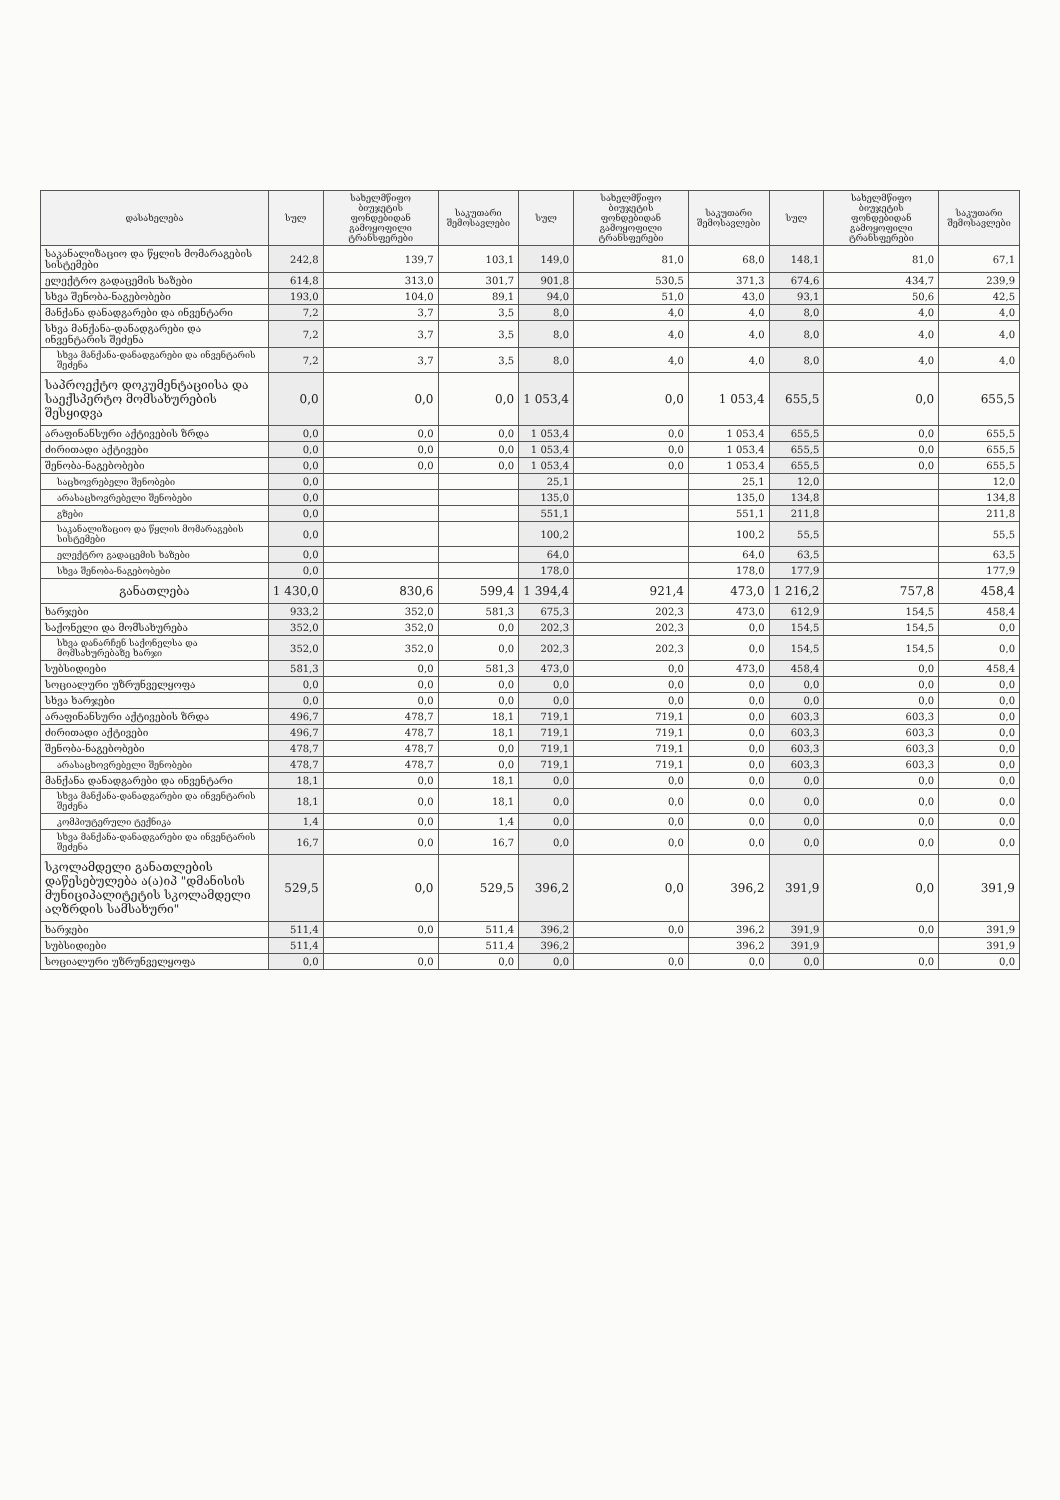| დასახელება | სულ | სახელმწიფო ბიუჯეტის ფონდებიდან გამოყოფილი ტრანსფერები | საკუთარი შემოსავლები | სულ | სახელმწიფო ბიუჯეტის ფონდებიდან გამოყოფილი ტრანსფერები | საკუთარი შემოსავლები | სულ | სახელმწიფო ბიუჯეტის ფონდებიდან გამოყოფილი ტრანსფერები | საკუთარი შემოსავლები |
| --- | --- | --- | --- | --- | --- | --- | --- | --- | --- |
| საკანალიზაციო და წყლის მომარაგების სისტემები | 242,8 | 139,7 | 103,1 | 149,0 | 81,0 | 68,0 | 148,1 | 81,0 | 67,1 |
| ელექტრო გადაცემის ხაზები | 614,8 | 313,0 | 301,7 | 901,8 | 530,5 | 371,3 | 674,6 | 434,7 | 239,9 |
| სხვა შენობა-ნაგებობები | 193,0 | 104,0 | 89,1 | 94,0 | 51,0 | 43,0 | 93,1 | 50,6 | 42,5 |
| მანქანა დანადგარები და ინვენტარი | 7,2 | 3,7 | 3,5 | 8,0 | 4,0 | 4,0 | 8,0 | 4,0 | 4,0 |
| სხვა მანქანა-დანადგარები და ინვენტარის შეძენა | 7,2 | 3,7 | 3,5 | 8,0 | 4,0 | 4,0 | 8,0 | 4,0 | 4,0 |
| სხვა მანქანა-დანადგარები და ინვენტარის შეძენა | 7,2 | 3,7 | 3,5 | 8,0 | 4,0 | 4,0 | 8,0 | 4,0 | 4,0 |
| საპროექტო დოკუმენტაციისა და საექსპერტო მომსახურების შესყიდვა | 0,0 | 0,0 | 0,0 | 1 053,4 | 0,0 | 1 053,4 | 655,5 | 0,0 | 655,5 |
| არაფინანსური აქტივების ზრდა | 0,0 | 0,0 | 0,0 | 1 053,4 | 0,0 | 1 053,4 | 655,5 | 0,0 | 655,5 |
| ძირითადი აქტივები | 0,0 | 0,0 | 0,0 | 1 053,4 | 0,0 | 1 053,4 | 655,5 | 0,0 | 655,5 |
| შენობა-ნაგებობები | 0,0 | 0,0 | 0,0 | 1 053,4 | 0,0 | 1 053,4 | 655,5 | 0,0 | 655,5 |
| საცხოვრებელი შენობები | 0,0 | | | 25,1 | | 25,1 | 12,0 | | 12,0 |
| არასაცხოვრებელი შენობები | 0,0 | | | 135,0 | | 135,0 | 134,8 | | 134,8 |
| გზები | 0,0 | | | 551,1 | | 551,1 | 211,8 | | 211,8 |
| საკანალიზაციო და წყლის მომარაგების სისტემები | 0,0 | | | 100,2 | | 100,2 | 55,5 | | 55,5 |
| ელექტრო გადაცემის ხაზები | 0,0 | | | 64,0 | | 64,0 | 63,5 | | 63,5 |
| სხვა შენობა-ნაგებობები | 0,0 | | | 178,0 | | 178,0 | 177,9 | | 177,9 |
| განათლება | 1 430,0 | 830,6 | 599,4 | 1 394,4 | 921,4 | 473,0 | 1 216,2 | 757,8 | 458,4 |
| ხარჯები | 933,2 | 352,0 | 581,3 | 675,3 | 202,3 | 473,0 | 612,9 | 154,5 | 458,4 |
| საქონელი და მომსახურება | 352,0 | 352,0 | 0,0 | 202,3 | 202,3 | 0,0 | 154,5 | 154,5 | 0,0 |
| სხვა დანარჩენ საქონელსა და მომსახურებაზე ხარჯი | 352,0 | 352,0 | 0,0 | 202,3 | 202,3 | 0,0 | 154,5 | 154,5 | 0,0 |
| სუბსიდიები | 581,3 | 0,0 | 581,3 | 473,0 | 0,0 | 473,0 | 458,4 | 0,0 | 458,4 |
| სოციალური უზრუნველყოფა | 0,0 | 0,0 | 0,0 | 0,0 | 0,0 | 0,0 | 0,0 | 0,0 | 0,0 |
| სხვა ხარჯები | 0,0 | 0,0 | 0,0 | 0,0 | 0,0 | 0,0 | 0,0 | 0,0 | 0,0 |
| არაფინანსური აქტივების ზრდა | 496,7 | 478,7 | 18,1 | 719,1 | 719,1 | 0,0 | 603,3 | 603,3 | 0,0 |
| ძირითადი აქტივები | 496,7 | 478,7 | 18,1 | 719,1 | 719,1 | 0,0 | 603,3 | 603,3 | 0,0 |
| შენობა-ნაგებობები | 478,7 | 478,7 | 0,0 | 719,1 | 719,1 | 0,0 | 603,3 | 603,3 | 0,0 |
| არასაცხოვრებელი შენობები | 478,7 | 478,7 | 0,0 | 719,1 | 719,1 | 0,0 | 603,3 | 603,3 | 0,0 |
| მანქანა დანადგარები და ინვენტარი | 18,1 | 0,0 | 18,1 | 0,0 | 0,0 | 0,0 | 0,0 | 0,0 | 0,0 |
| სხვა მანქანა-დანადგარები და ინვენტარის შეძენა | 18,1 | 0,0 | 18,1 | 0,0 | 0,0 | 0,0 | 0,0 | 0,0 | 0,0 |
| კომპიუტერული ტექნიკა | 1,4 | 0,0 | 1,4 | 0,0 | 0,0 | 0,0 | 0,0 | 0,0 | 0,0 |
| სხვა მანქანა-დანადგარები და ინვენტარის შეძენა | 16,7 | 0,0 | 16,7 | 0,0 | 0,0 | 0,0 | 0,0 | 0,0 | 0,0 |
| სკოლამდელი განათლების დაწესებულება ა(ა)იპ "დმანისის მუნიციპალიტეტის სკოლამდელი აღზრდის სამსახური" | 529,5 | 0,0 | 529,5 | 396,2 | 0,0 | 396,2 | 391,9 | 0,0 | 391,9 |
| ხარჯები | 511,4 | 0,0 | 511,4 | 396,2 | 0,0 | 396,2 | 391,9 | 0,0 | 391,9 |
| სუბსიდიები | 511,4 | | 511,4 | 396,2 | | 396,2 | 391,9 | | 391,9 |
| სოციალური უზრუნველყოფა | 0,0 | 0,0 | 0,0 | 0,0 | 0,0 | 0,0 | 0,0 | 0,0 | 0,0 |